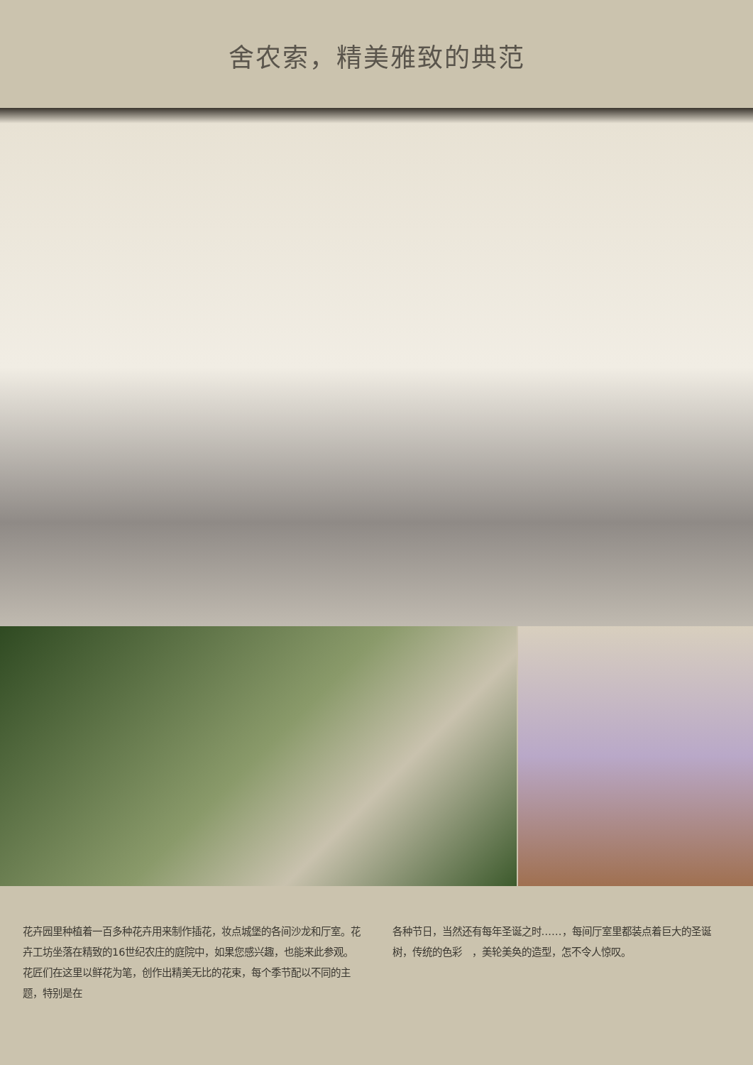舍农索，精美雅致的典范
花卉园里种植着一百多种花卉用来制作插花，妆点城堡的各间沙龙和厅室。花卉工坊坐落在精致的16世纪农庄的庭院中，如果您感兴趣，也能来此参观。花匠们在这里以鲜花为笔，创作出精美无比的花束，每个季节配以不同的主题，特别是在
各种节日，当然还有每年圣诞之时……，每间厅室里都装点着巨大的圣诞树，传统的色彩　，美轮美奂的造型，怎不令人惊叹。